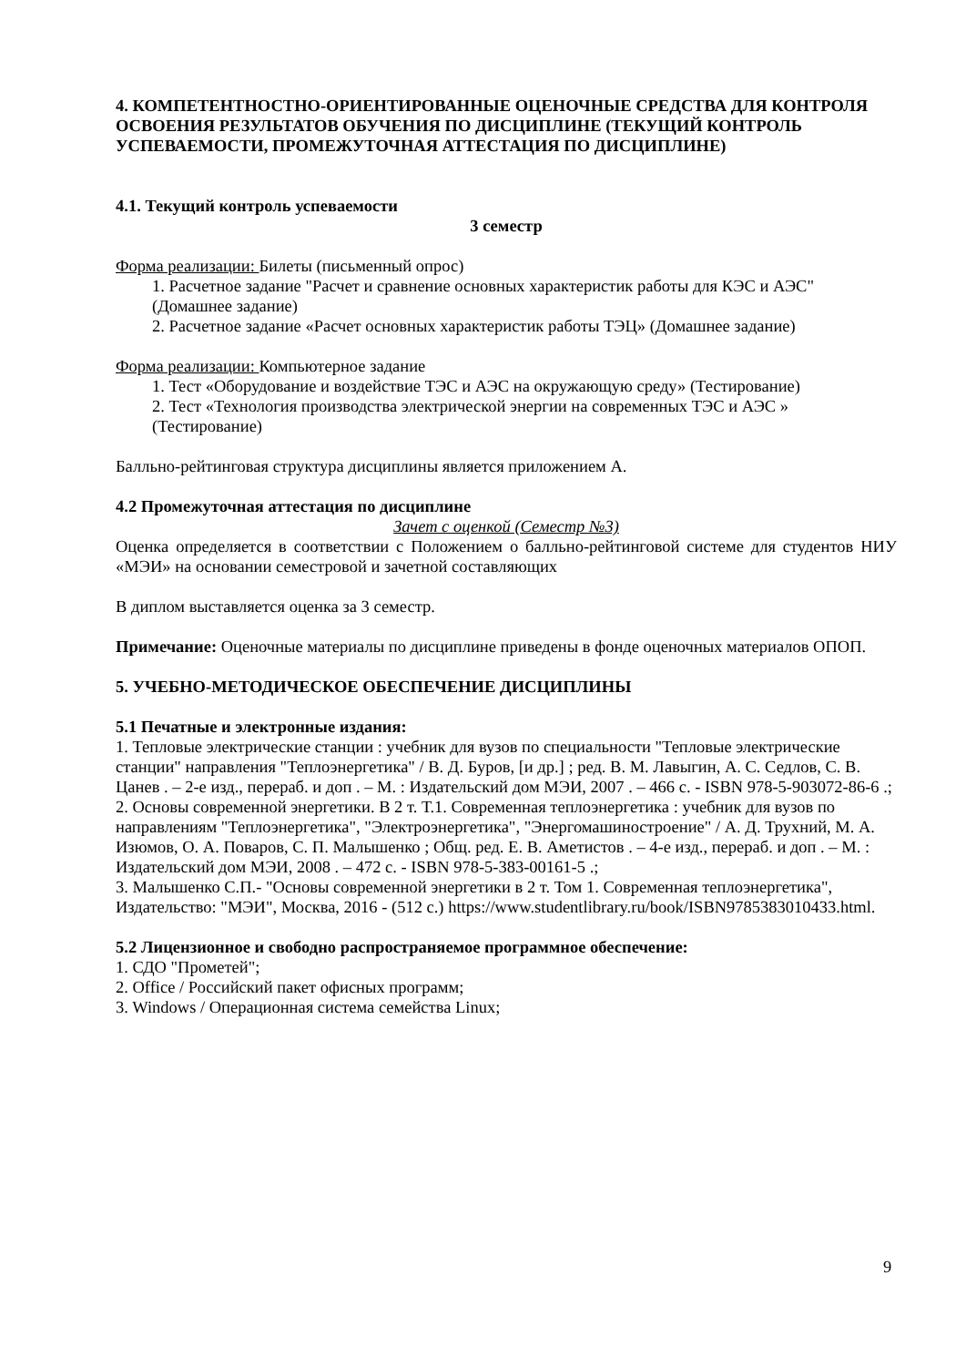4. КОМПЕТЕНТНОСТНО-ОРИЕНТИРОВАННЫЕ ОЦЕНОЧНЫЕ СРЕДСТВА ДЛЯ КОНТРОЛЯ ОСВОЕНИЯ РЕЗУЛЬТАТОВ ОБУЧЕНИЯ ПО ДИСЦИПЛИНЕ (ТЕКУЩИЙ КОНТРОЛЬ УСПЕВАЕМОСТИ, ПРОМЕЖУТОЧНАЯ АТТЕСТАЦИЯ ПО ДИСЦИПЛИНЕ)
4.1. Текущий контроль успеваемости
3 семестр
Форма реализации: Билеты (письменный опрос)
1. Расчетное задание "Расчет и сравнение основных характеристик работы для КЭС и АЭС" (Домашнее задание)
2. Расчетное задание «Расчет основных характеристик работы ТЭЦ» (Домашнее задание)
Форма реализации: Компьютерное задание
1. Тест «Оборудование и воздействие ТЭС и АЭС на окружающую среду» (Тестирование)
2. Тест «Технология производства электрической энергии на современных ТЭС и АЭС » (Тестирование)
Балльно-рейтинговая структура дисциплины является приложением А.
4.2 Промежуточная аттестация по дисциплине
Зачет с оценкой (Семестр №3)
Оценка определяется в соответствии с Положением о балльно-рейтинговой системе для студентов НИУ «МЭИ» на основании семестровой и зачетной составляющих
В диплом выставляется оценка за 3 семестр.
Примечание: Оценочные материалы по дисциплине приведены в фонде оценочных материалов ОПОП.
5. УЧЕБНО-МЕТОДИЧЕСКОЕ ОБЕСПЕЧЕНИЕ ДИСЦИПЛИНЫ
5.1 Печатные и электронные издания:
1. Тепловые электрические станции : учебник для вузов по специальности "Тепловые электрические станции" направления "Теплоэнергетика" / В. Д. Буров, [и др.] ; ред. В. М. Лавыгин, А. С. Седлов, С. В. Цанев . – 2-е изд., перераб. и доп . – М. : Издательский дом МЭИ, 2007 . – 466 с. - ISBN 978-5-903072-86-6 .;
2. Основы современной энергетики. В 2 т. Т.1. Современная теплоэнергетика : учебник для вузов по направлениям "Теплоэнергетика", "Электроэнергетика", "Энергомашиностроение" / А. Д. Трухний, М. А. Изюмов, О. А. Поваров, С. П. Малышенко ; Общ. ред. Е. В. Аметистов . – 4-е изд., перераб. и доп . – М. : Издательский дом МЭИ, 2008 . – 472 с. - ISBN 978-5-383-00161-5 .;
3. Малышенко С.П.- "Основы современной энергетики в 2 т. Том 1. Современная теплоэнергетика", Издательство: "МЭИ", Москва, 2016 - (512 с.) https://www.studentlibrary.ru/book/ISBN9785383010433.html.
5.2 Лицензионное и свободно распространяемое программное обеспечение:
1. СДО "Прометей";
2. Office / Российский пакет офисных программ;
3. Windows / Операционная система семейства Linux;
9